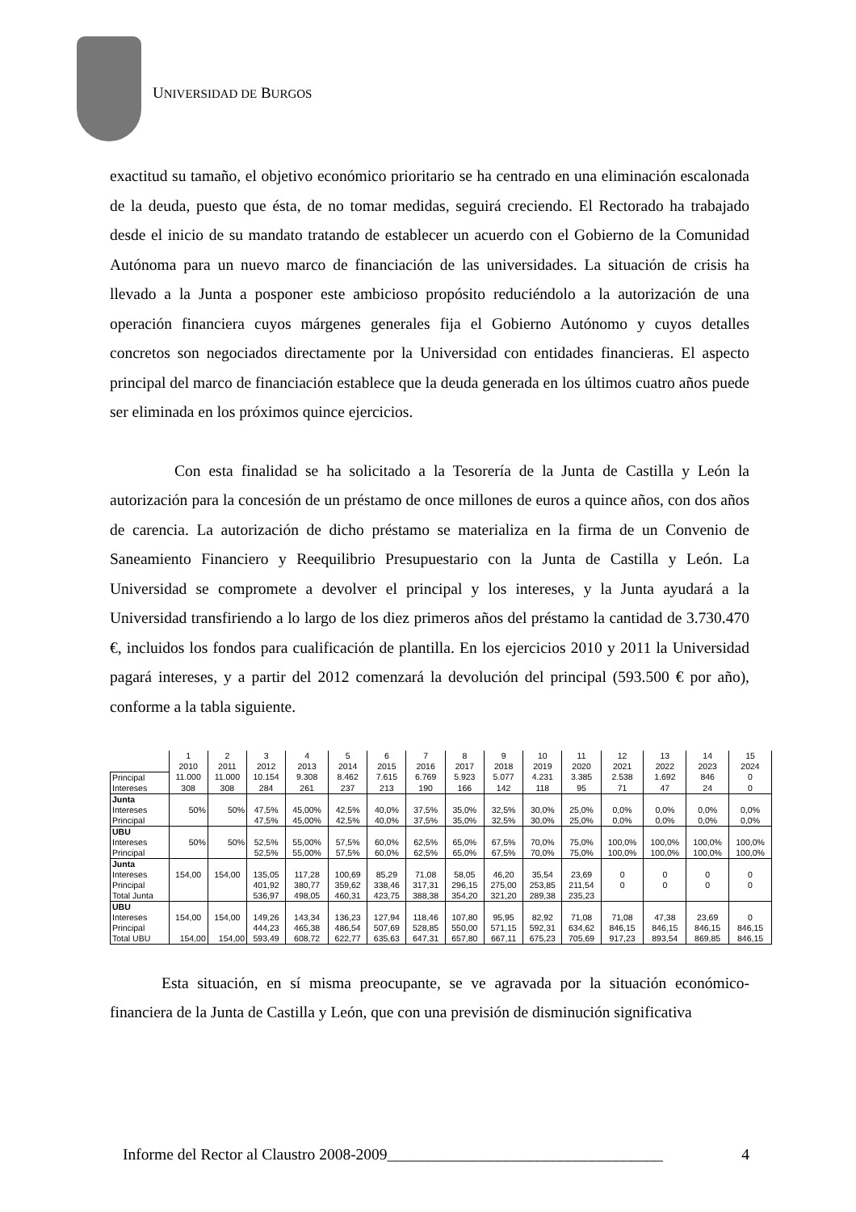UNIVERSIDAD DE BURGOS
exactitud su tamaño, el objetivo económico prioritario se ha centrado en una eliminación escalonada de la deuda, puesto que ésta, de no tomar medidas, seguirá creciendo. El Rectorado ha trabajado desde el inicio de su mandato tratando de establecer un acuerdo con el Gobierno de la Comunidad Autónoma para un nuevo marco de financiación de las universidades. La situación de crisis ha llevado a la Junta a posponer este ambicioso propósito reduciéndolo a la autorización de una operación financiera cuyos márgenes generales fija el Gobierno Autónomo y cuyos detalles concretos son negociados directamente por la Universidad con entidades financieras. El aspecto principal del marco de financiación establece que la deuda generada en los últimos cuatro años puede ser eliminada en los próximos quince ejercicios.
Con esta finalidad se ha solicitado a la Tesorería de la Junta de Castilla y León la autorización para la concesión de un préstamo de once millones de euros a quince años, con dos años de carencia. La autorización de dicho préstamo se materializa en la firma de un Convenio de Saneamiento Financiero y Reequilibrio Presupuestario con la Junta de Castilla y León. La Universidad se compromete a devolver el principal y los intereses, y la Junta ayudará a la Universidad transfiriendo a lo largo de los diez primeros años del préstamo la cantidad de 3.730.470 €, incluidos los fondos para cualificación de plantilla. En los ejercicios 2010 y 2011 la Universidad pagará intereses, y a partir del 2012 comenzará la devolución del principal (593.500 € por año), conforme a la tabla siguiente.
| | 1 | 2 | 3 | 4 | 5 | 6 | 7 | 8 | 9 | 10 | 11 | 12 | 13 | 14 | 15 |
| | 2010 | 2011 | 2012 | 2013 | 2014 | 2015 | 2016 | 2017 | 2018 | 2019 | 2020 | 2021 | 2022 | 2023 | 2024 |
| Principal | 11.000 | 11.000 | 10.154 | 9.308 | 8.462 | 7.615 | 6.769 | 5.923 | 5.077 | 4.231 | 3.385 | 2.538 | 1.692 | 846 | 0 |
| Intereses | 308 | 308 | 284 | 261 | 237 | 213 | 190 | 166 | 142 | 118 | 95 | 71 | 47 | 24 | 0 |
| Junta | | | | | | | | | | | | | | | |
| Intereses | 50% | 50% | 47,5% | 45,00% | 42,5% | 40,0% | 37,5% | 35,0% | 32,5% | 30,0% | 25,0% | 0,0% | 0,0% | 0,0% | 0,0% |
| Principal | | | 47,5% | 45,00% | 42,5% | 40,0% | 37,5% | 35,0% | 32,5% | 30,0% | 25,0% | 0,0% | 0,0% | 0,0% | 0,0% |
| UBU | | | | | | | | | | | | | | | |
| Intereses | 50% | 50% | 52,5% | 55,00% | 57,5% | 60,0% | 62,5% | 65,0% | 67,5% | 70,0% | 75,0% | 100,0% | 100,0% | 100,0% | 100,0% |
| Principal | | | 52,5% | 55,00% | 57,5% | 60,0% | 62,5% | 65,0% | 67,5% | 70,0% | 75,0% | 100,0% | 100,0% | 100,0% | 100,0% |
| Junta | | | | | | | | | | | | | | | |
| Intereses | 154,00 | 154,00 | 135,05 | 117,28 | 100,69 | 85,29 | 71,08 | 58,05 | 46,20 | 35,54 | 23,69 | 0 | 0 | 0 | 0 |
| Principal | | | 401,92 | 380,77 | 359,62 | 338,46 | 317,31 | 296,15 | 275,00 | 253,85 | 211,54 | 0 | 0 | 0 | 0 |
| Total Junta | | | 536,97 | 498,05 | 460,31 | 423,75 | 388,38 | 354,20 | 321,20 | 289,38 | 235,23 | | | | |
| UBU | | | | | | | | | | | | | | | |
| Intereses | 154,00 | 154,00 | 149,26 | 143,34 | 136,23 | 127,94 | 118,46 | 107,80 | 95,95 | 82,92 | 71,08 | 71,08 | 47,38 | 23,69 | 0 |
| Principal | | | 444,23 | 465,38 | 486,54 | 507,69 | 528,85 | 550,00 | 571,15 | 592,31 | 634,62 | 846,15 | 846,15 | 846,15 | 846,15 |
| Total UBU | 154,00 | 154,00 | 593,49 | 608,72 | 622,77 | 635,63 | 647,31 | 657,80 | 667,11 | 675,23 | 705,69 | 917,23 | 893,54 | 869,85 | 846,15 |
Esta situación, en sí misma preocupante, se ve agravada por la situación económico-financiera de la Junta de Castilla y León, que con una previsión de disminución significativa
Informe del Rector al Claustro 2008-2009___________________________________ 4